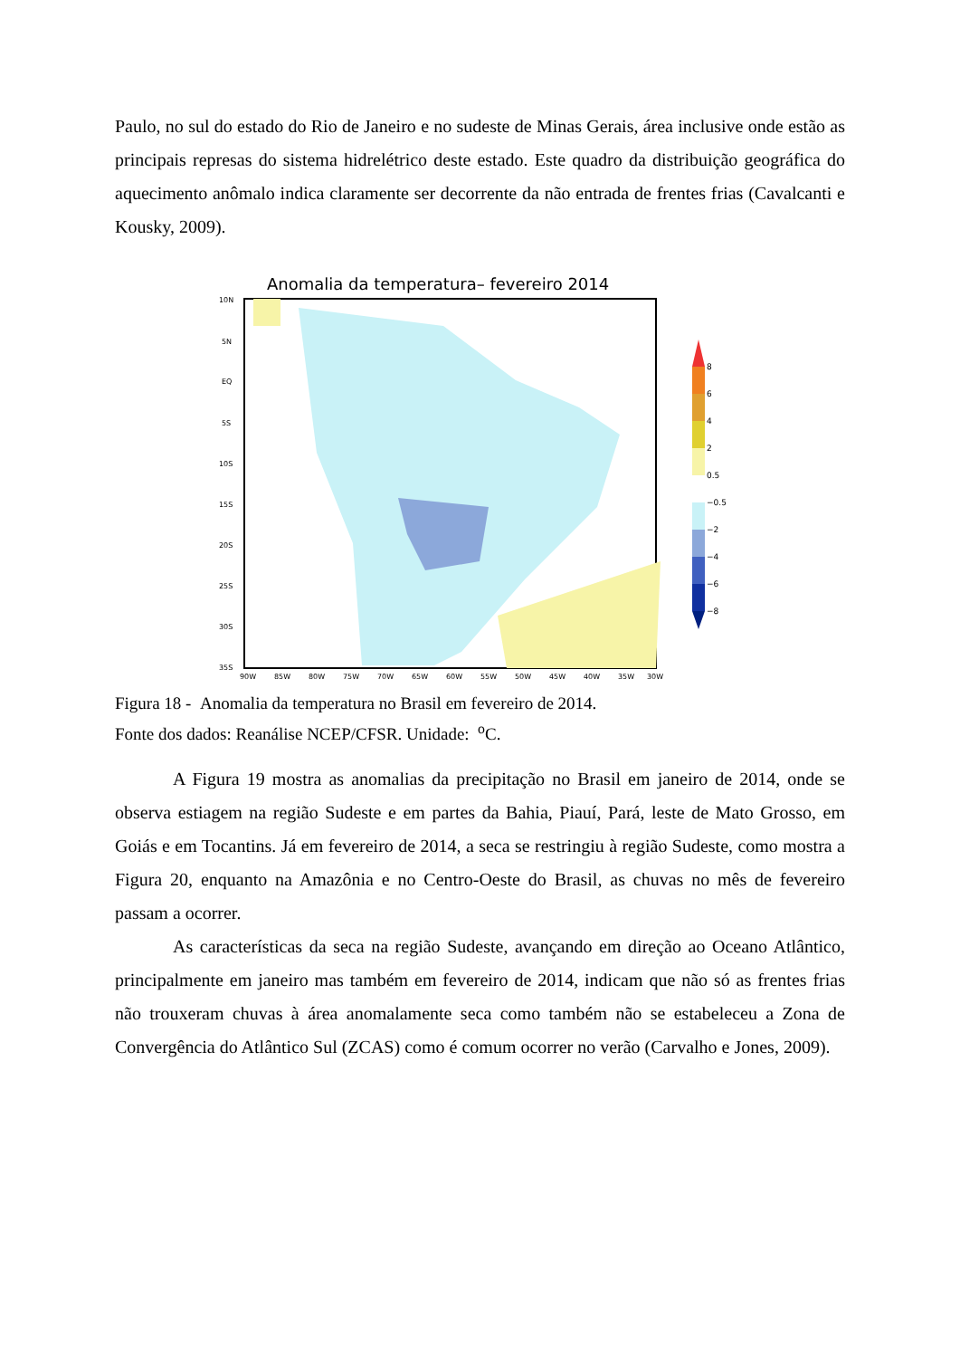Paulo, no sul do estado do Rio de Janeiro e no sudeste de Minas Gerais, área inclusive onde estão as principais represas do sistema hidrelétrico deste estado. Este quadro da distribuição geográfica do aquecimento anômalo indica claramente ser decorrente da não entrada de frentes frias (Cavalcanti e Kousky, 2009).
Anomalia da temperatura– fevereiro 2014
10N
5N
EQ
5S
10S
15S
20S
25S
30S
35S
90W
85W
80W
75W
70W
65W
60W
55W
50W
45W
40W
35W
30W
8
6
4
2
0.5
−0.5
−2
−4
−6
−8
Figura 18 - Anomalia da temperatura no Brasil em fevereiro de 2014.
Fonte dos dados: Reanálise NCEP/CFSR. Unidade: <sup>o</sup>C.
A Figura 19 mostra as anomalias da precipitação no Brasil em janeiro de 2014, onde se observa estiagem na região Sudeste e em partes da Bahia, Piauí, Pará, leste de Mato Grosso, em Goiás e em Tocantins. Já em fevereiro de 2014, a seca se restringiu à região Sudeste, como mostra a Figura 20, enquanto na Amazônia e no Centro-Oeste do Brasil, as chuvas no mês de fevereiro passam a ocorrer.
As características da seca na região Sudeste, avançando em direção ao Oceano Atlântico, principalmente em janeiro mas também em fevereiro de 2014, indicam que não só as frentes frias não trouxeram chuvas à área anomalamente seca como também não se estabeleceu a Zona de Convergência do Atlântico Sul (ZCAS) como é comum ocorrer no verão (Carvalho e Jones, 2009).